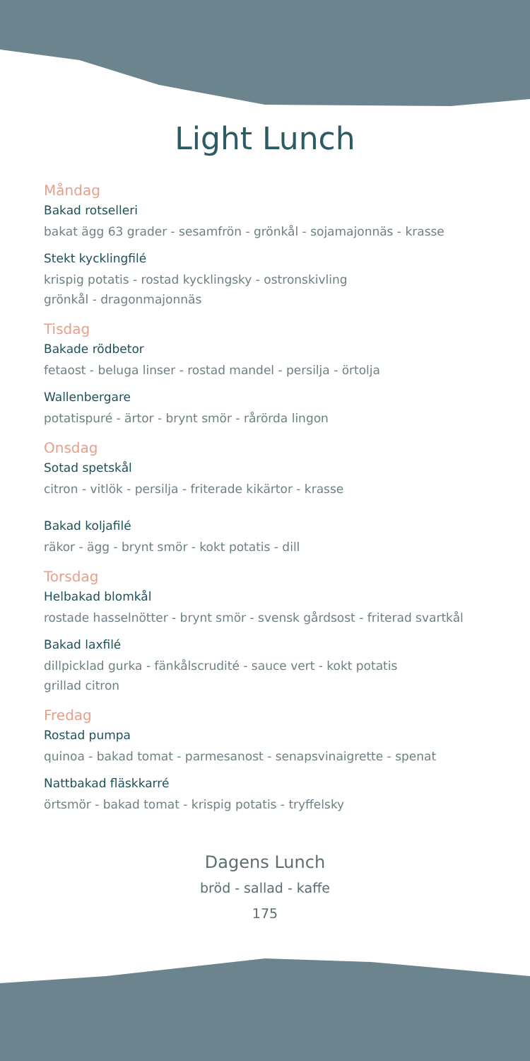Light Lunch
Måndag
Bakad rotselleri
bakat ägg 63 grader - sesamfrön - grönkål - sojamajonnäs - krasse
Stekt kycklingfilé
krispig potatis - rostad kycklingsky - ostronskivling
grönkål - dragonmajonnäs
Tisdag
Bakade rödbetor
fetaost - beluga linser - rostad mandel - persilja - örtolja
Wallenbergare
potatispuré - ärtor - brynt smör - rårörda lingon
Onsdag
Sotad spetskål
citron - vitlök - persilja - friterade kikärtor - krasse
Bakad koljafilé
räkor - ägg - brynt smör - kokt potatis - dill
Torsdag
Helbakad blomkål
rostade hasselnötter - brynt smör - svensk gårdsost - friterad svartkål
Bakad laxfilé
dillpicklad gurka - fänkålscrudité - sauce vert - kokt potatis
grillad citron
Fredag
Rostad pumpa
quinoa - bakad tomat - parmesanost - senapsvinaigrette - spenat
Nattbakad fläskkarré
örtsmör - bakad tomat - krispig potatis - tryffelsky
Dagens Lunch
bröd - sallad - kaffe
175